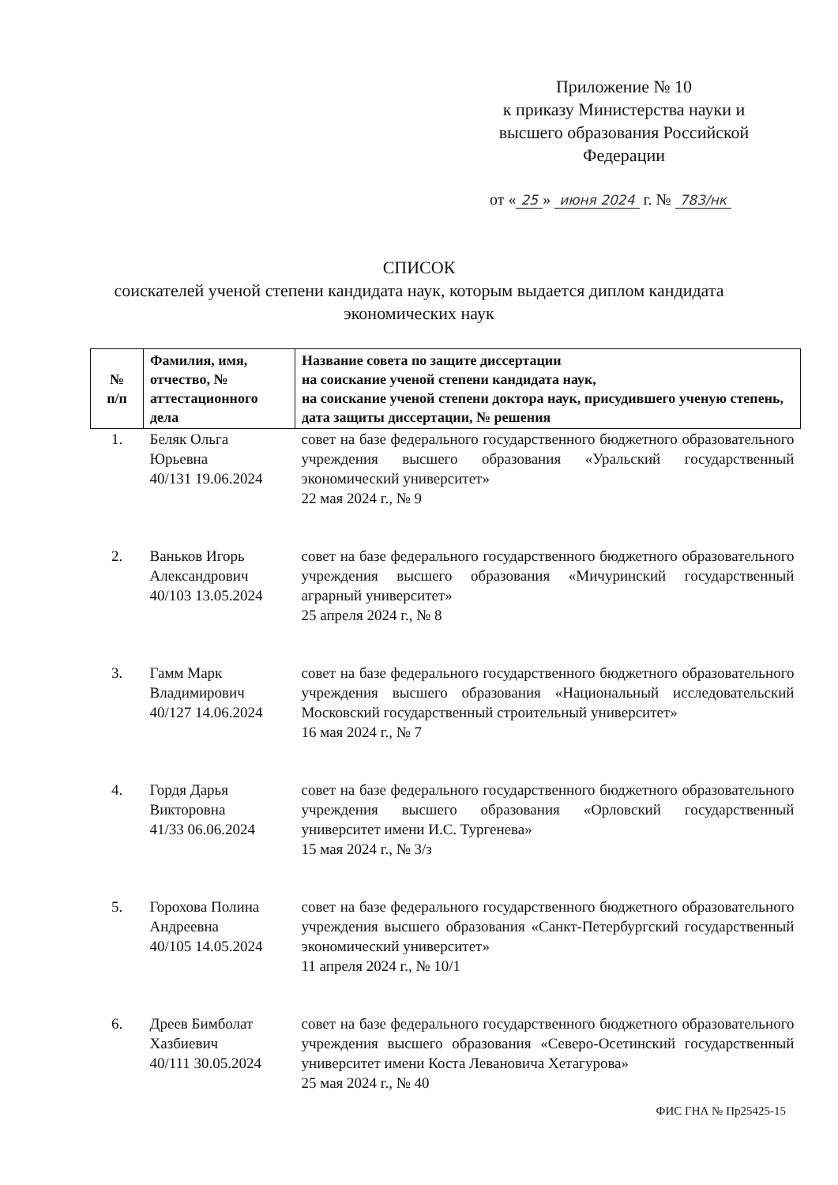Приложение № 10
к приказу Министерства науки и высшего образования Российской Федерации
от « 25 » июня 2024 г. № 783/нк
СПИСОК
соискателей ученой степени кандидата наук, которым выдается диплом кандидата
экономических наук
| № п/п | Фамилия, имя, отчество, № аттестационного дела | Название совета по защите диссертации на соискание ученой степени кандидата наук, на соискание ученой степени доктора наук, присудившего ученую степень, дата защиты диссертации, № решения |
| --- | --- | --- |
| 1. | Беляк Ольга Юрьевна 40/131 19.06.2024 | совет на базе федерального государственного бюджетного образовательного учреждения высшего образования «Уральский государственный экономический университет» 22 мая 2024 г., № 9 |
| 2. | Ваньков Игорь Александрович 40/103 13.05.2024 | совет на базе федерального государственного бюджетного образовательного учреждения высшего образования «Мичуринский государственный аграрный университет» 25 апреля 2024 г., № 8 |
| 3. | Гамм Марк Владимирович 40/127 14.06.2024 | совет на базе федерального государственного бюджетного образовательного учреждения высшего образования «Национальный исследовательский Московский государственный строительный университет» 16 мая 2024 г., № 7 |
| 4. | Гордя Дарья Викторовна 41/33 06.06.2024 | совет на базе федерального государственного бюджетного образовательного учреждения высшего образования «Орловский государственный университет имени И.С. Тургенева» 15 мая 2024 г., № 3/з |
| 5. | Горохова Полина Андреевна 40/105 14.05.2024 | совет на базе федерального государственного бюджетного образовательного учреждения высшего образования «Санкт-Петербургский государственный экономический университет» 11 апреля 2024 г., № 10/1 |
| 6. | Дреев Бимболат Хазбиевич 40/111 30.05.2024 | совет на базе федерального государственного бюджетного образовательного учреждения высшего образования «Северо-Осетинский государственный университет имени Коста Левановича Хетагурова» 25 мая 2024 г., № 40 |
ФИС ГНА № Пр25425-15